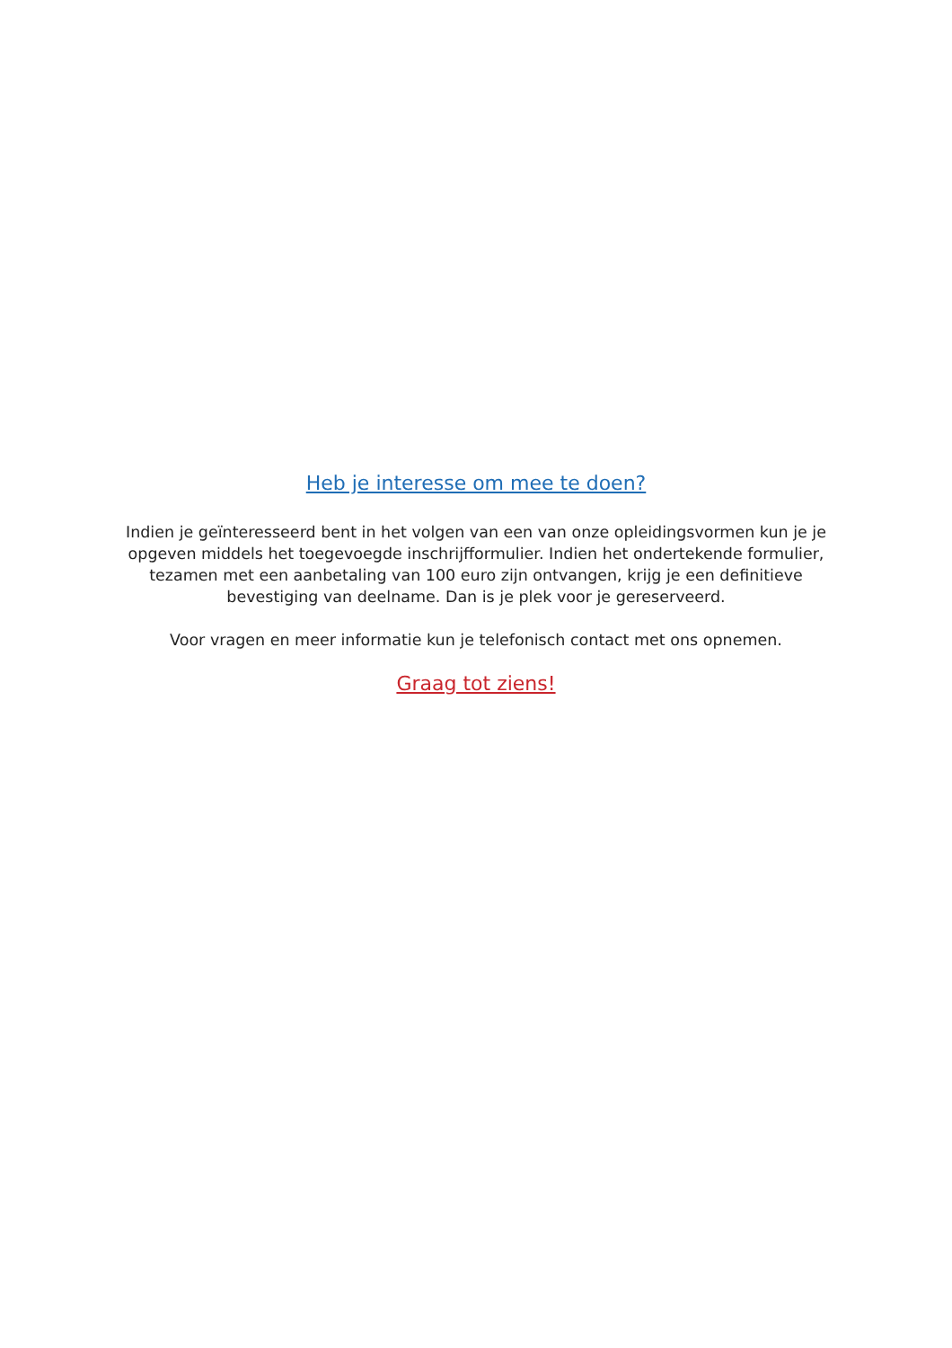Heb je interesse om mee te doen?
Indien je geïnteresseerd bent in het volgen van een van onze opleidingsvormen kun je je opgeven middels het toegevoegde inschrijfformulier. Indien het ondertekende formulier, tezamen met een aanbetaling van 100 euro zijn ontvangen, krijg je een definitieve bevestiging van deelname. Dan is je plek voor je gereserveerd.
Voor vragen en meer informatie kun je telefonisch contact met ons opnemen.
Graag tot ziens!